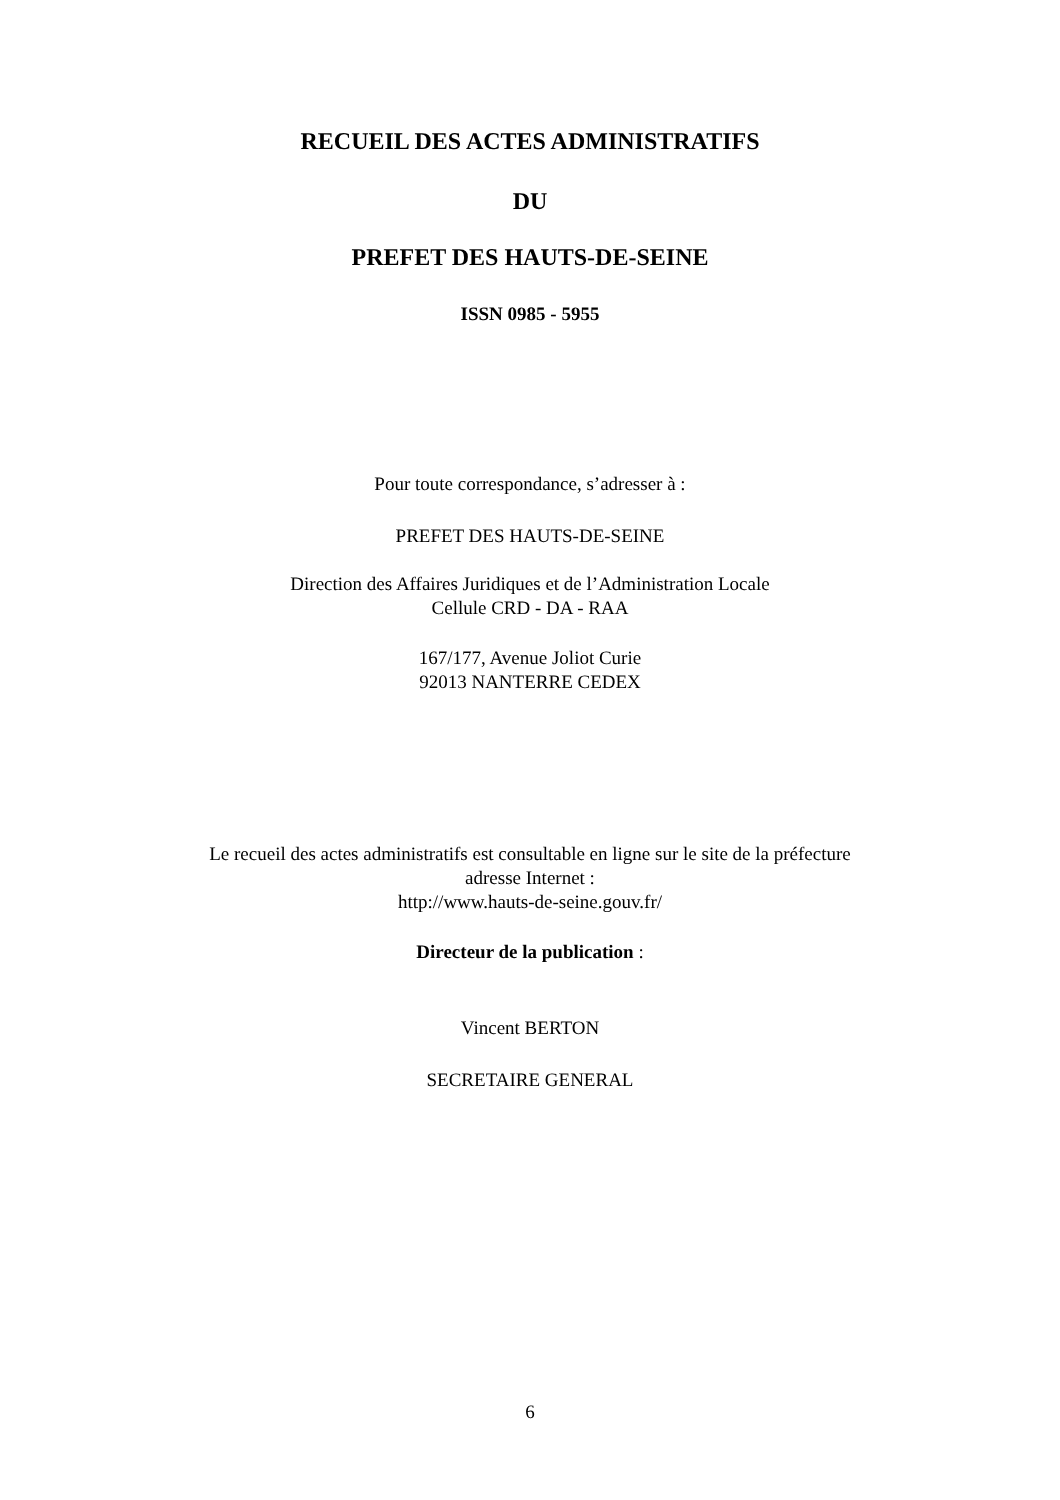RECUEIL DES ACTES ADMINISTRATIFS
DU
PREFET DES HAUTS-DE-SEINE
ISSN 0985 - 5955
Pour toute correspondance, s’adresser à :
PREFET DES HAUTS-DE-SEINE
Direction des Affaires Juridiques et de l’Administration Locale
Cellule CRD - DA - RAA
167/177, Avenue Joliot Curie
92013 NANTERRE CEDEX
Le recueil des actes administratifs est consultable en ligne sur le site de la préfecture
adresse Internet :
http://www.hauts-de-seine.gouv.fr/
Directeur de la publication :
Vincent BERTON
SECRETAIRE GENERAL
6